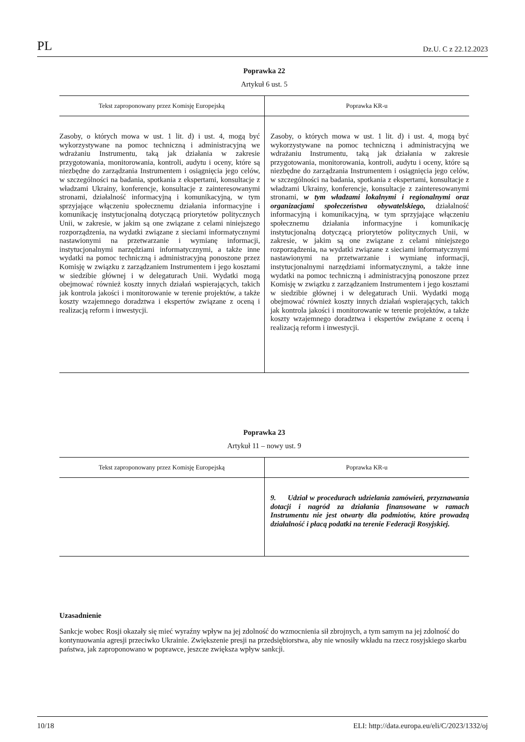PL Dz.U. C z 22.12.2023
Poprawka 22
Artykuł 6 ust. 5
| Tekst zaproponowany przez Komisję Europejską | Poprawka KR-u |
| --- | --- |
| Zasoby, o których mowa w ust. 1 lit. d) i ust. 4, mogą być wykorzystywane na pomoc techniczną i administracyjną we wdrażaniu Instrumentu, taką jak działania w zakresie przygotowania, monitorowania, kontroli, audytu i oceny, które są niezbędne do zarządzania Instrumentem i osiągnięcia jego celów, w szczególności na badania, spotkania z ekspertami, konsultacje z władzami Ukrainy, konferencje, konsultacje z zainteresowanymi stronami, działalność informacyjną i komunikacyjną, w tym sprzyjające włączeniu społecznemu działania informacyjne i komunikację instytucjonalną dotyczącą priorytetów politycznych Unii, w zakresie, w jakim są one związane z celami niniejszego rozporządzenia, na wydatki związane z sieciami informatycznymi nastawionymi na przetwarzanie i wymianę informacji, instytucjonalnymi narzędziami informatycznymi, a także inne wydatki na pomoc techniczną i administracyjną ponoszone przez Komisję w związku z zarządzaniem Instrumentem i jego kosztami w siedzibie głównej i w delegaturach Unii. Wydatki mogą obejmować również koszty innych działań wspierających, takich jak kontrola jakości i monitorowanie w terenie projektów, a także koszty wzajemnego doradztwa i ekspertów związane z oceną i realizacją reform i inwestycji. | Zasoby, o których mowa w ust. 1 lit. d) i ust. 4, mogą być wykorzystywane na pomoc techniczną i administracyjną we wdrażaniu Instrumentu, taką jak działania w zakresie przygotowania, monitorowania, kontroli, audytu i oceny, które są niezbędne do zarządzania Instrumentem i osiągnięcia jego celów, w szczególności na badania, spotkania z ekspertami, konsultacje z władzami Ukrainy, konferencje, konsultacje z zainteresowanymi stronami, w tym władzami lokalnymi i regionalnymi oraz organizacjami społeczeństwa obywatelskiego, działalność informacyjną i komunikacyjną, w tym sprzyjające włączeniu społecznemu działania informacyjne i komunikację instytucjonalną dotyczącą priorytetów politycznych Unii, w zakresie, w jakim są one związane z celami niniejszego rozporządzenia, na wydatki związane z sieciami informatycznymi nastawionymi na przetwarzanie i wymianę informacji, instytucjonalnymi narzędziami informatycznymi, a także inne wydatki na pomoc techniczną i administracyjną ponoszone przez Komisję w związku z zarządzaniem Instrumentem i jego kosztami w siedzibie głównej i w delegaturach Unii. Wydatki mogą obejmować również koszty innych działań wspierających, takich jak kontrola jakości i monitorowanie w terenie projektów, a także koszty wzajemnego doradztwa i ekspertów związane z oceną i realizacją reform i inwestycji. |
Poprawka 23
Artykuł 11 – nowy ust. 9
| Tekst zaproponowany przez Komisję Europejską | Poprawka KR-u |
| --- | --- |
| | 9. Udział w procedurach udzielania zamówień, przyznawania dotacji i nagród za działania finansowane w ramach Instrumentu nie jest otwarty dla podmiotów, które prowadzą działalność i płacą podatki na terenie Federacji Rosyjskiej. |
Uzasadnienie
Sankcje wobec Rosji okazały się mieć wyraźny wpływ na jej zdolność do wzmocnienia sił zbrojnych, a tym samym na jej zdolność do kontynuowania agresji przeciwko Ukrainie. Zwiększenie presji na przedsiębiorstwa, aby nie wnosiły wkładu na rzecz rosyjskiego skarbu państwa, jak zaproponowano w poprawce, jeszcze zwiększa wpływ sankcji.
10/18 ELI: http://data.europa.eu/eli/C/2023/1332/oj